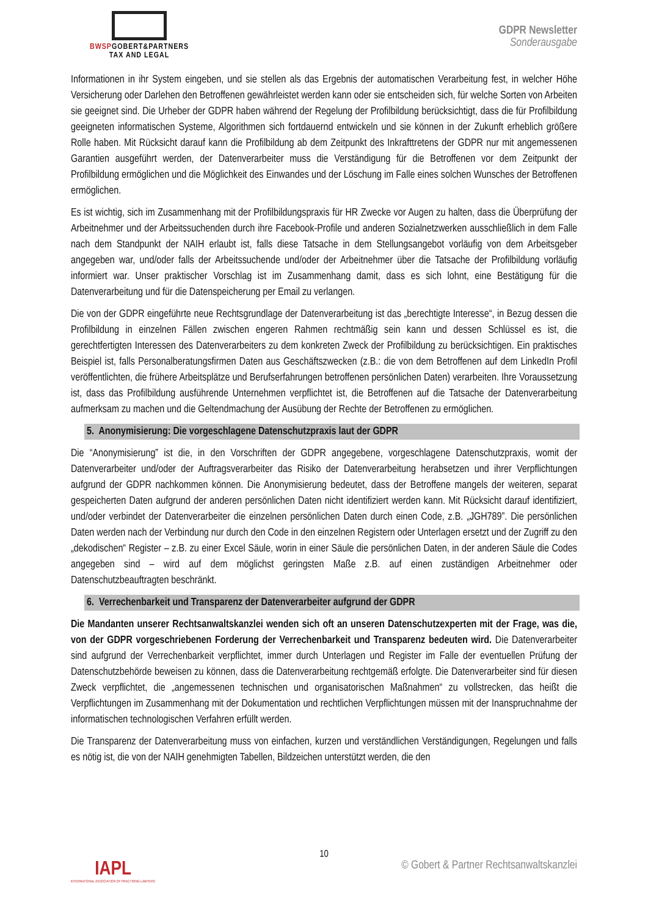BWSPGOBERT&PARTNERS
TAX AND LEGAL
GDPR Newsletter
Sonderausgabe
Informationen in ihr System eingeben, und sie stellen als das Ergebnis der automatischen Verarbeitung fest, in welcher Höhe Versicherung oder Darlehen den Betroffenen gewährleistet werden kann oder sie entscheiden sich, für welche Sorten von Arbeiten sie geeignet sind. Die Urheber der GDPR haben während der Regelung der Profilbildung berücksichtigt, dass die für Profilbildung geeigneten informatischen Systeme, Algorithmen sich fortdauernd entwickeln und sie können in der Zukunft erheblich größere Rolle haben. Mit Rücksicht darauf kann die Profilbildung ab dem Zeitpunkt des Inkrafttretens der GDPR nur mit angemessenen Garantien ausgeführt werden, der Datenverarbeiter muss die Verständigung für die Betroffenen vor dem Zeitpunkt der Profilbildung ermöglichen und die Möglichkeit des Einwandes und der Löschung im Falle eines solchen Wunsches der Betroffenen ermöglichen.
Es ist wichtig, sich im Zusammenhang mit der Profilbildungspraxis für HR Zwecke vor Augen zu halten, dass die Überprüfung der Arbeitnehmer und der Arbeitssuchenden durch ihre Facebook-Profile und anderen Sozialnetzwerken ausschließlich in dem Falle nach dem Standpunkt der NAIH erlaubt ist, falls diese Tatsache in dem Stellungsangebot vorläufig von dem Arbeitsgeber angegeben war, und/oder falls der Arbeitssuchende und/oder der Arbeitnehmer über die Tatsache der Profilbildung vorläufig informiert war. Unser praktischer Vorschlag ist im Zusammenhang damit, dass es sich lohnt, eine Bestätigung für die Datenverarbeitung und für die Datenspeicherung per Email zu verlangen.
Die von der GDPR eingeführte neue Rechtsgrundlage der Datenverarbeitung ist das „berechtigte Interesse“, in Bezug dessen die Profilbildung in einzelnen Fällen zwischen engeren Rahmen rechtmäßig sein kann und dessen Schlüssel es ist, die gerechtfertigten Interessen des Datenverarbeiters zu dem konkreten Zweck der Profilbildung zu berücksichtigen. Ein praktisches Beispiel ist, falls Personalberatungsfirmen Daten aus Geschäftszwecken (z.B.: die von dem Betroffenen auf dem LinkedIn Profil veröffentlichten, die frühere Arbeitsplätze und Berufserfahrungen betroffenen persönlichen Daten) verarbeiten. Ihre Voraussetzung ist, dass das Profilbildung ausführende Unternehmen verpflichtet ist, die Betroffenen auf die Tatsache der Datenverarbeitung aufmerksam zu machen und die Geltendmachung der Ausübung der Rechte der Betroffenen zu ermöglichen.
5. Anonymisierung: Die vorgeschlagene Datenschutzpraxis laut der GDPR
Die “Anonymisierung” ist die, in den Vorschriften der GDPR angegebene, vorgeschlagene Datenschutzpraxis, womit der Datenverarbeiter und/oder der Auftragsverarbeiter das Risiko der Datenverarbeitung herabsetzen und ihrer Verpflichtungen aufgrund der GDPR nachkommen können. Die Anonymisierung bedeutet, dass der Betroffene mangels der weiteren, separat gespeicherten Daten aufgrund der anderen persönlichen Daten nicht identifiziert werden kann. Mit Rücksicht darauf identifiziert, und/oder verbindet der Datenverarbeiter die einzelnen persönlichen Daten durch einen Code, z.B. „JGH789”. Die persönlichen Daten werden nach der Verbindung nur durch den Code in den einzelnen Registern oder Unterlagen ersetzt und der Zugriff zu den „dekodischen“ Register – z.B. zu einer Excel Säule, worin in einer Säule die persönlichen Daten, in der anderen Säule die Codes angegeben sind – wird auf dem möglichst geringsten Maße z.B. auf einen zuständigen Arbeitnehmer oder Datenschutzbeauftragten beschränkt.
6. Verrechenbarkeit und Transparenz der Datenverarbeiter aufgrund der GDPR
Die Mandanten unserer Rechtsanwaltskanzlei wenden sich oft an unseren Datenschutzexperten mit der Frage, was die, von der GDPR vorgeschriebenen Forderung der Verrechenbarkeit und Transparenz bedeuten wird. Die Datenverarbeiter sind aufgrund der Verrechenbarkeit verpflichtet, immer durch Unterlagen und Register im Falle der eventuellen Prüfung der Datenschutzbehörde beweisen zu können, dass die Datenverarbeitung rechtgemäß erfolgte. Die Datenverarbeiter sind für diesen Zweck verpflichtet, die „angemessenen technischen und organisatorischen Maßnahmen“ zu vollstrecken, das heißt die Verpflichtungen im Zusammenhang mit der Dokumentation und rechtlichen Verpflichtungen müssen mit der Inanspruchnahme der informatischen technologischen Verfahren erfüllt werden.
Die Transparenz der Datenverarbeitung muss von einfachen, kurzen und verständlichen Verständigungen, Regelungen und falls es nötig ist, die von der NAIH genehmigten Tabellen, Bildzeichen unterstützt werden, die den
10
IAPL
INTERNATIONAL ASSOCIATION OF PRACTISING LAWYERS
© Gobert & Partner Rechtsanwaltskanzlei